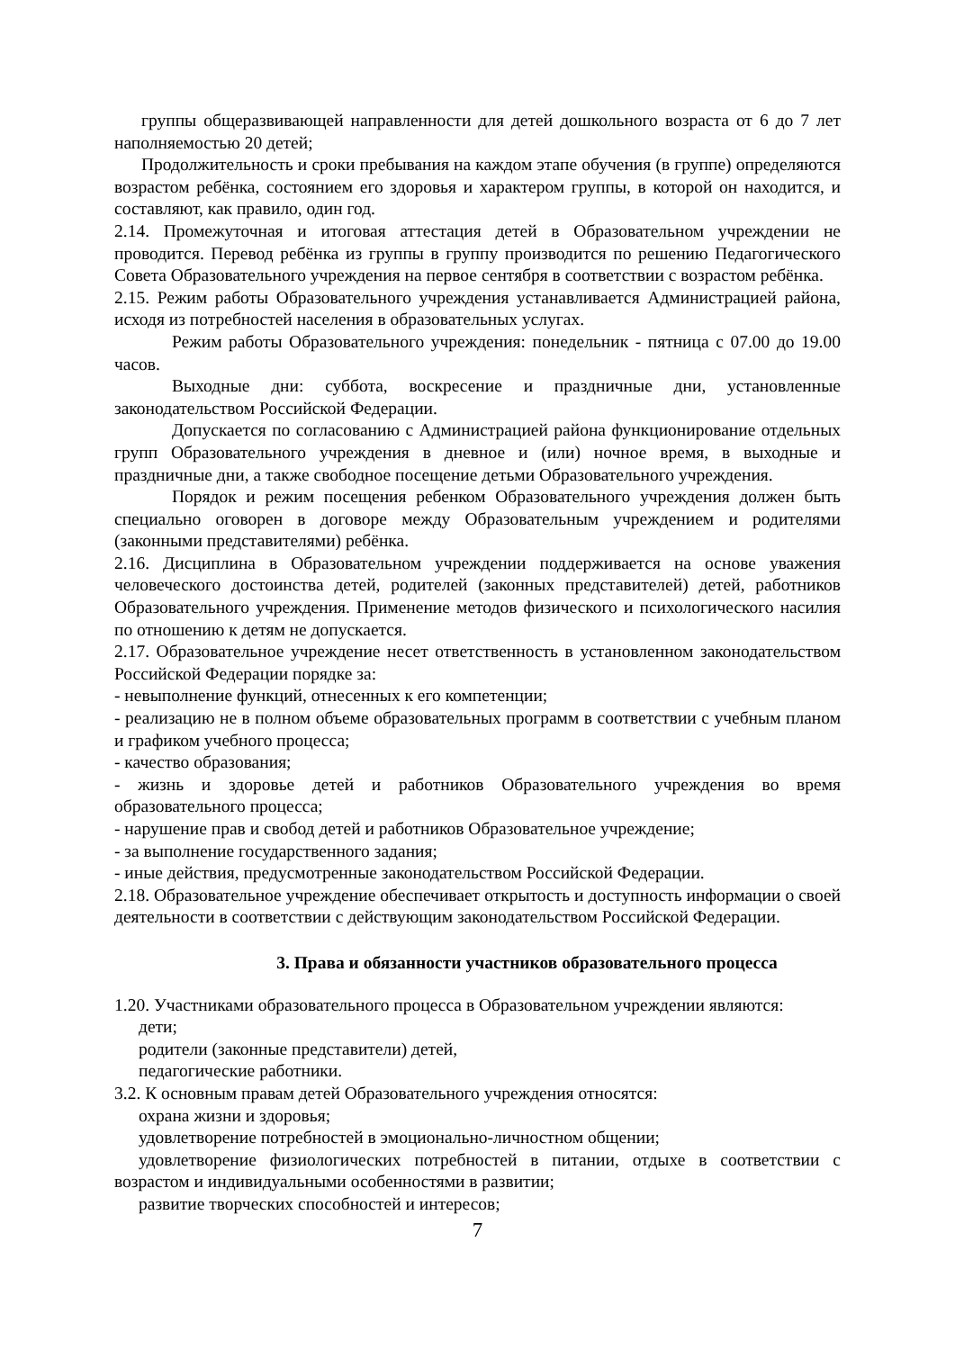группы общеразвивающей направленности для детей дошкольного возраста от 6 до 7 лет наполняемостью 20 детей;
Продолжительность и сроки пребывания на каждом этапе обучения (в группе) определяются возрастом ребёнка, состоянием его здоровья и характером группы, в которой он находится, и составляют, как правило, один год.
2.14. Промежуточная и итоговая аттестация детей в Образовательном учреждении не проводится. Перевод ребёнка из группы в группу производится по решению Педагогического Совета Образовательного учреждения на первое сентября в соответствии с возрастом ребёнка.
2.15. Режим работы Образовательного учреждения устанавливается Администрацией района, исходя из потребностей населения в образовательных услугах.
Режим работы Образовательного учреждения: понедельник - пятница с 07.00 до 19.00 часов.
Выходные дни: суббота, воскресение и праздничные дни, установленные законодательством Российской Федерации.
Допускается по согласованию с Администрацией района функционирование отдельных групп Образовательного учреждения в дневное и (или) ночное время, в выходные и праздничные дни, а также свободное посещение детьми Образовательного учреждения.
Порядок и режим посещения ребенком Образовательного учреждения должен быть специально оговорен в договоре между Образовательным учреждением и родителями (законными представителями) ребёнка.
2.16. Дисциплина в Образовательном учреждении поддерживается на основе уважения человеческого достоинства детей, родителей (законных представителей) детей, работников Образовательного учреждения. Применение методов физического и психологического насилия по отношению к детям не допускается.
2.17. Образовательное учреждение несет ответственность в установленном законодательством Российской Федерации порядке за:
- невыполнение функций, отнесенных к его компетенции;
- реализацию не в полном объеме образовательных программ в соответствии с учебным планом и графиком учебного процесса;
- качество образования;
- жизнь и здоровье детей и работников Образовательного учреждения во время образовательного процесса;
- нарушение прав и свобод детей и работников Образовательное учреждение;
- за выполнение государственного задания;
- иные действия, предусмотренные законодательством Российской Федерации.
2.18. Образовательное учреждение обеспечивает открытость и доступность информации о своей деятельности в соответствии с действующим законодательством Российской Федерации.
3. Права и обязанности участников образовательного процесса
1.20. Участниками образовательного процесса в Образовательном учреждении являются:
дети;
родители (законные представители) детей,
педагогические работники.
3.2. К основным правам детей Образовательного учреждения относятся:
охрана жизни и здоровья;
удовлетворение потребностей в эмоционально-личностном общении;
удовлетворение физиологических потребностей в питании, отдыхе в соответствии с возрастом и индивидуальными особенностями в развитии;
развитие творческих способностей и интересов;
7